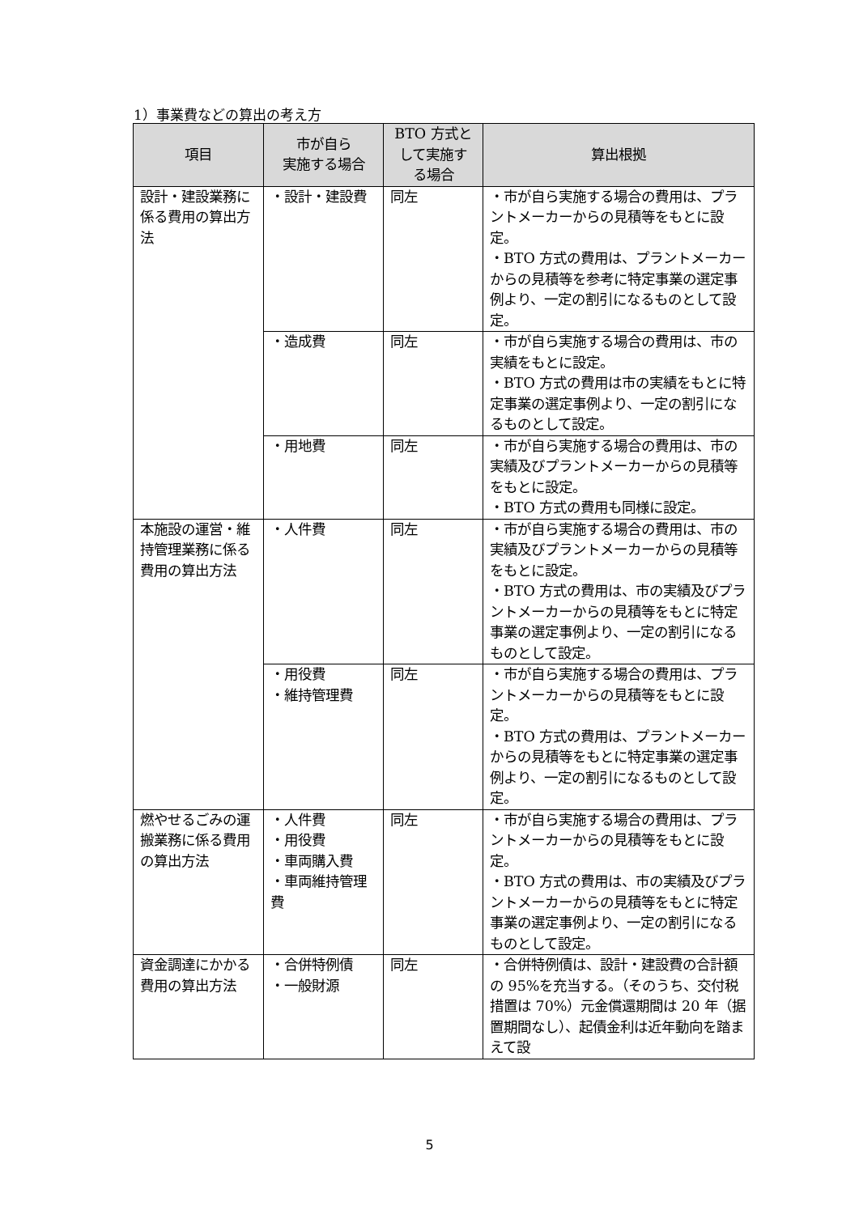1）事業費などの算出の考え方
| 項目 | 市が自ら 実施する場合 | BTO 方式と して実施す る場合 | 算出根拠 |
| --- | --- | --- | --- |
| 設計・建設業務に係る費用の算出方法 | ・設計・建設費 | 同左 | ・市が自ら実施する場合の費用は、プラントメーカーからの見積等をもとに設定。 ・BTO 方式の費用は、プラントメーカーからの見積等を参考に特定事業の選定事例より、一定の割引になるものとして設定。 |
| | ・造成費 | 同左 | ・市が自ら実施する場合の費用は、市の実績をもとに設定。 ・BTO 方式の費用は市の実績をもとに特定事業の選定事例より、一定の割引になるものとして設定。 |
| | ・用地費 | 同左 | ・市が自ら実施する場合の費用は、市の実績及びプラントメーカーからの見積等をもとに設定。 ・BTO 方式の費用も同様に設定。 |
| 本施設の運営・維持管理業務に係る費用の算出方法 | ・人件費 | 同左 | ・市が自ら実施する場合の費用は、市の実績及びプラントメーカーからの見積等をもとに設定。 ・BTO 方式の費用は、市の実績及びプラントメーカーからの見積等をもとに特定事業の選定事例より、一定の割引になるものとして設定。 |
| | ・用役費 ・維持管理費 | 同左 | ・市が自ら実施する場合の費用は、プラントメーカーからの見積等をもとに設定。 ・BTO 方式の費用は、プラントメーカーからの見積等をもとに特定事業の選定事例より、一定の割引になるものとして設定。 |
| 燃やせるごみの運搬業務に係る費用の算出方法 | ・人件費 ・用役費 ・車両購入費 ・車両維持管理費 | 同左 | ・市が自ら実施する場合の費用は、プラントメーカーからの見積等をもとに設定。 ・BTO 方式の費用は、市の実績及びプラントメーカーからの見積等をもとに特定事業の選定事例より、一定の割引になるものとして設定。 |
| 資金調達にかかる費用の算出方法 | ・合併特例債 ・一般財源 | 同左 | ・合併特例債は、設計・建設費の合計額の 95%を充当する。（そのうち、交付税措置は 70%）元金償還期間は 20 年（据置期間なし）、起債金利は近年動向を踏まえて設 |
5